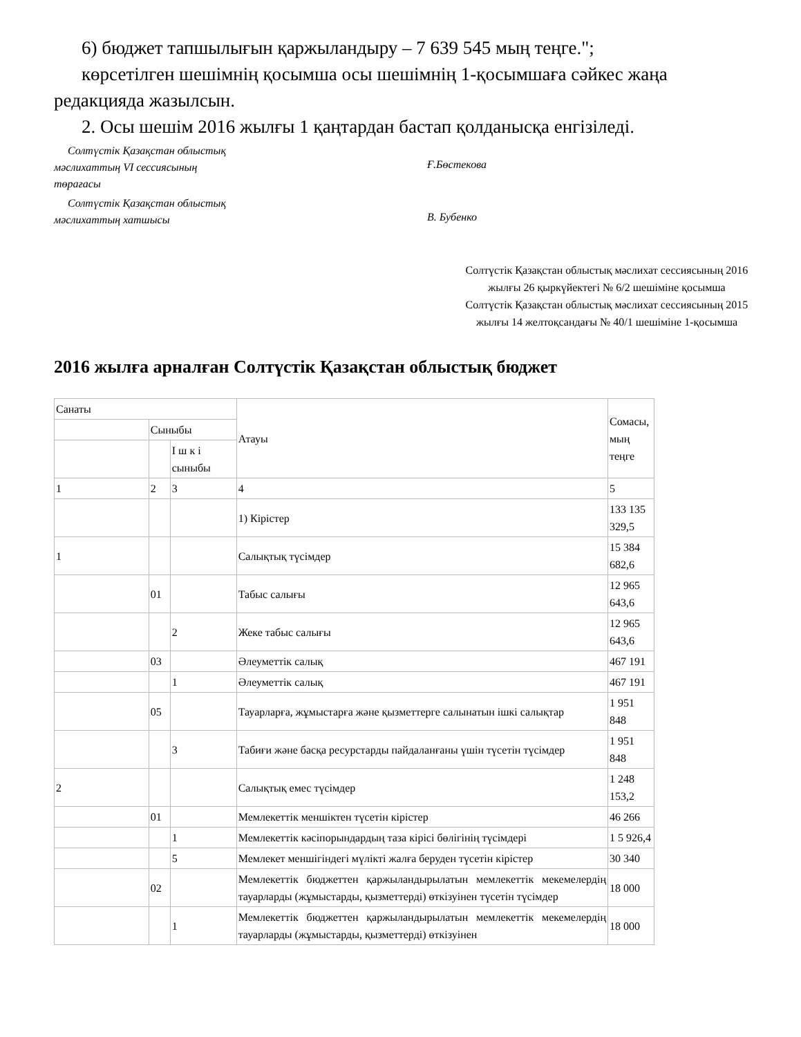6) бюджет тапшылығын қаржыландыру – 7 639 545 мың теңге.";
көрсетілген шешімнің қосымша осы шешімнің 1-қосымшаға сәйкес жаңа
редакцияда жазылсын.
2. Осы шешім 2016 жылғы 1 қаңтардан бастап қолданысқа енгізіледі.
Солтүстік Қазақстан облыстық
мәслихаттың VI сессиясының
төрағасы
Ғ.Бөстекова
Солтүстік Қазақстан облыстық
мәслихаттың хатшысы
В. Бубенко
Солтүстік Қазақстан облыстық мәслихат сессиясының 2016 жылғы 26 қыркүйектегі № 6/2 шешіміне қосымша
Солтүстік Қазақстан облыстық мәслихат сессиясының 2015 жылғы 14 желтоқсандағы № 40/1 шешіміне 1-қосымша
2016 жылға арналған Солтүстік Қазақстан облыстық бюджет
| Санаты | | | Атауы | Сомасы, мың теңге |
| | Сыныбы | | | |
| | | І ш к і сыныбы | | |
| 1 | 2 | 3 | 4 | 5 |
| | | | 1) Кірістер | 133 135 329,5 |
| 1 | | | Салықтық түсімдер | 15 384 682,6 |
| | 01 | | Табыс салығы | 12 965 643,6 |
| | | 2 | Жеке табыс салығы | 12 965 643,6 |
| | 03 | | Әлеуметтік салық | 467 191 |
| | | 1 | Әлеуметтік салық | 467 191 |
| | 05 | | Тауарларға, жұмыстарға және қызметтерге салынатын ішкі салықтар | 1 951 848 |
| | | 3 | Табиғи және басқа ресурстарды пайдаланғаны үшін түсетін түсімдер | 1 951 848 |
| 2 | | | Салықтық емес түсімдер | 1 248 153,2 |
| | 01 | | Мемлекеттік меншіктен түсетін кірістер | 46 266 |
| | | 1 | Мемлекеттік кәсіпорындардың таза кірісі бөлігінің түсімдері | 1 5 926,4 |
| | | 5 | Мемлекет меншігіндегі мүлікті жалға беруден түсетін кірістер | 30 340 |
| | 02 | | Мемлекеттік бюджеттен қаржыландырылатын мемлекеттік мекемелердің тауарларды (жұмыстарды, қызметтерді) өткізуінен түсетін түсімдер | 18 000 |
| | | 1 | Мемлекеттік бюджеттен қаржыландырылатын мемлекеттік мекемелердің тауарларды (жұмыстарды, қызметтерді) өткізуінен | 18 000 |